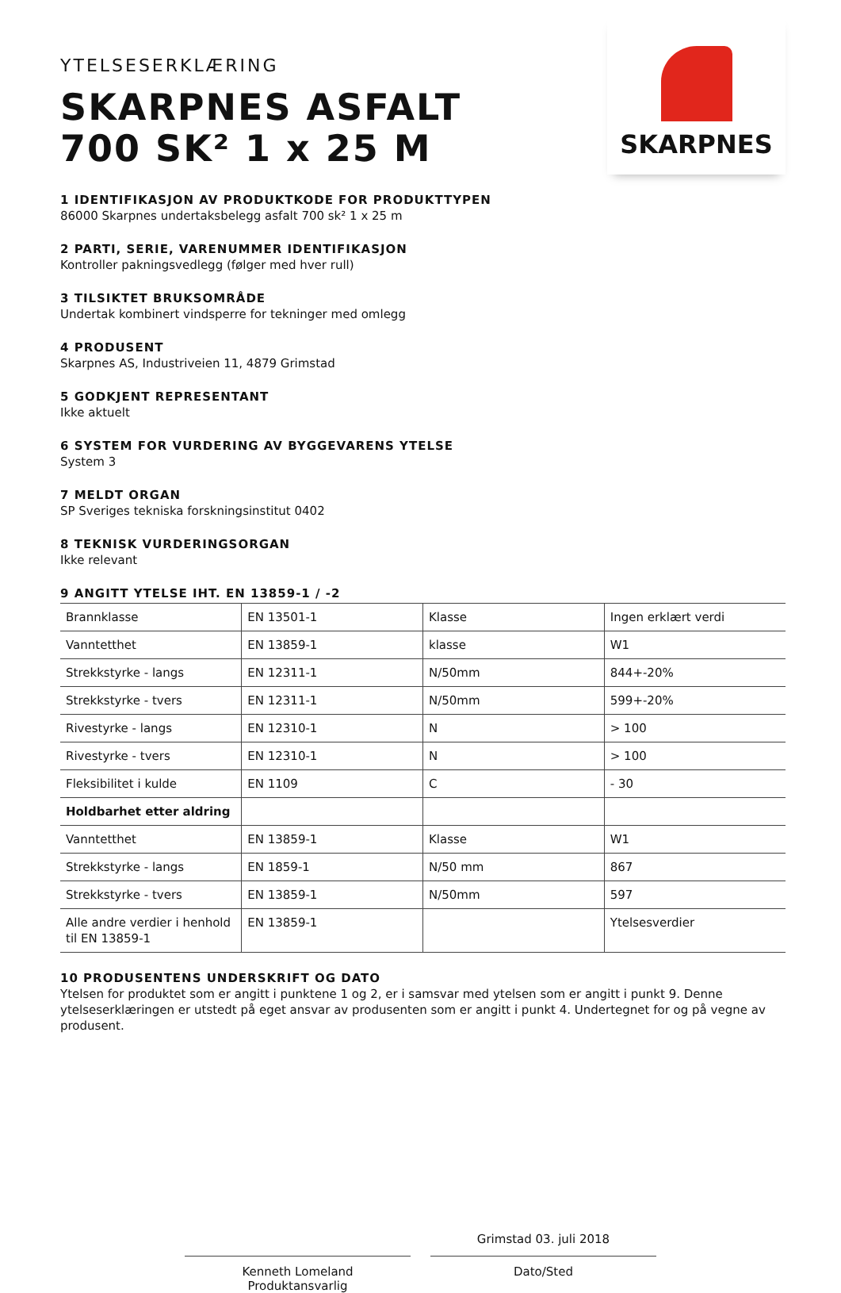YTELSESERKLÆRING
SKARPNES ASFALT
700 SK² 1 x 25 M
SKARPNES
1 IDENTIFIKASJON AV PRODUKTKODE FOR PRODUKTTYPEN
86000 Skarpnes undertaksbelegg asfalt 700 sk² 1 x 25 m
2 PARTI, SERIE, VARENUMMER IDENTIFIKASJON
Kontroller pakningsvedlegg (følger med hver rull)
3 TILSIKTET BRUKSOMRÅDE
Undertak kombinert vindsperre for tekninger med omlegg
4 PRODUSENT
Skarpnes AS, Industriveien 11, 4879 Grimstad
5 GODKJENT REPRESENTANT
Ikke aktuelt
6 SYSTEM FOR VURDERING AV BYGGEVARENS YTELSE
System 3
7 MELDT ORGAN
SP Sveriges tekniska forskningsinstitut 0402
8 TEKNISK VURDERINGSORGAN
Ikke relevant
9 ANGITT YTELSE IHT. EN 13859-1 / -2
| Brannklasse | EN 13501-1 | Klasse | Ingen erklært verdi |
| Vanntetthet | EN 13859-1 | klasse | W1 |
| Strekkstyrke - langs | EN 12311-1 | N/50mm | 844+-20% |
| Strekkstyrke - tvers | EN 12311-1 | N/50mm | 599+-20% |
| Rivestyrke - langs | EN 12310-1 | N | > 100 |
| Rivestyrke - tvers | EN 12310-1 | N | > 100 |
| Fleksibilitet i kulde | EN 1109 | C | - 30 |
| Holdbarhet etter aldring | | | |
| Vanntetthet | EN 13859-1 | Klasse | W1 |
| Strekkstyrke - langs | EN 1859-1 | N/50 mm | 867 |
| Strekkstyrke - tvers | EN 13859-1 | N/50mm | 597 |
| Alle andre verdier i henhold til EN 13859-1 | EN 13859-1 | | Ytelsesverdier |
10 PRODUSENTENS UNDERSKRIFT OG DATO
Ytelsen for produktet som er angitt i punktene 1 og 2, er i samsvar med ytelsen som er angitt i punkt 9. Denne ytelseserklæringen er utstedt på eget ansvar av produsenten som er angitt i punkt 4. Undertegnet for og på vegne av produsent.
Kenneth Lomeland
Produktansvarlig
Grimstad 03. juli 2018
Dato/Sted